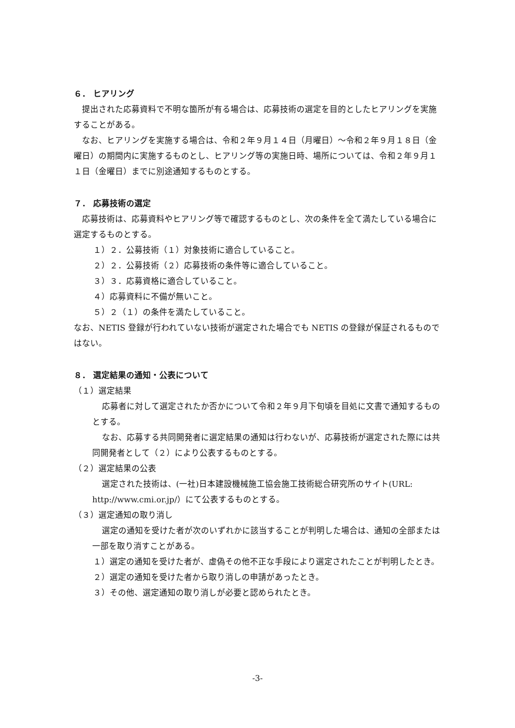６． ヒアリング
提出された応募資料で不明な箇所が有る場合は、応募技術の選定を目的としたヒアリングを実施することがある。
なお、ヒアリングを実施する場合は、令和２年９月１４日（月曜日）～令和２年９月１８日（金曜日）の期間内に実施するものとし、ヒアリング等の実施日時、場所については、令和２年９月１１日（金曜日）までに別途通知するものとする。
７． 応募技術の選定
応募技術は、応募資料やヒアリング等で確認するものとし、次の条件を全て満たしている場合に選定するものとする。
１）２．公募技術（１）対象技術に適合していること。
２）２．公募技術（２）応募技術の条件等に適合していること。
３）３．応募資格に適合していること。
４）応募資料に不備が無いこと。
５）２（１）の条件を満たしていること。
なお、NETIS 登録が行われていない技術が選定された場合でも NETIS の登録が保証されるものではない。
８． 選定結果の通知・公表について
（１）選定結果
応募者に対して選定されたか否かについて令和２年９月下旬頃を目処に文書で通知するものとする。
なお、応募する共同開発者に選定結果の通知は行わないが、応募技術が選定された際には共同開発者として（２）により公表するものとする。
（２）選定結果の公表
選定された技術は、(一社)日本建設機械施工協会施工技術総合研究所のサイト(URL: http://www.cmi.or.jp/）にて公表するものとする。
（３）選定通知の取り消し
選定の通知を受けた者が次のいずれかに該当することが判明した場合は、通知の全部または一部を取り消すことがある。
１）選定の通知を受けた者が、虚偽その他不正な手段により選定されたことが判明したとき。
２）選定の通知を受けた者から取り消しの申請があったとき。
３）その他、選定通知の取り消しが必要と認められたとき。
-3-